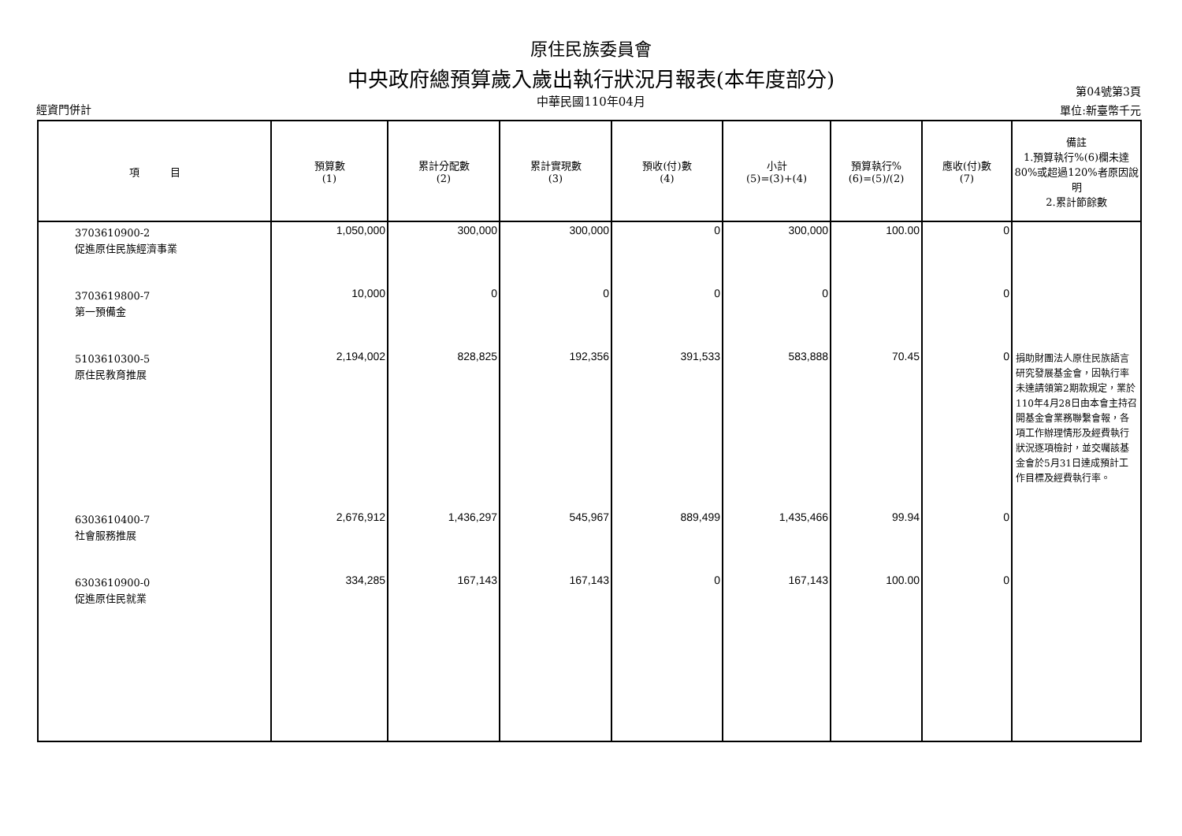原住民族委員會
中央政府總預算歲入歲出執行狀況月報表(本年度部分)
中華民國110年04月
經資門併計
第04號第3頁
單位:新臺幣千元
| 項 目 | 預算數 (1) | 累計分配數 (2) | 累計實現數 (3) | 預收(付)數 (4) | 小計 (5)=(3)+(4) | 預算執行% (6)=(5)/(2) | 應收(付)數 (7) | 備註 1.預算執行%(6)欄未達80%或超過120%者原因說明 2.累計節餘數 |
| --- | --- | --- | --- | --- | --- | --- | --- | --- |
| 3703610900-2 促進原住民族經濟事業 | 1,050,000 | 300,000 | 300,000 | 0 | 300,000 | 100.00 | 0 | |
| 3703619800-7 第一預備金 | 10,000 | 0 | 0 | 0 | 0 | | 0 | |
| 5103610300-5 原住民教育推展 | 2,194,002 | 828,825 | 192,356 | 391,533 | 583,888 | 70.45 | 0 | 捐助財團法人原住民族語言研究發展基金會，因執行率未達請領第2期款規定，業於110年4月28日由本會主持召開基金會業務聯繫會報，各項工作辦理情形及經費執行狀況逐項檢討，並交囑該基金會於5月31日達成預計工作目標及經費執行率。 |
| 6303610400-7 社會服務推展 | 2,676,912 | 1,436,297 | 545,967 | 889,499 | 1,435,466 | 99.94 | 0 | |
| 6303610900-0 促進原住民就業 | 334,285 | 167,143 | 167,143 | 0 | 167,143 | 100.00 | 0 | |